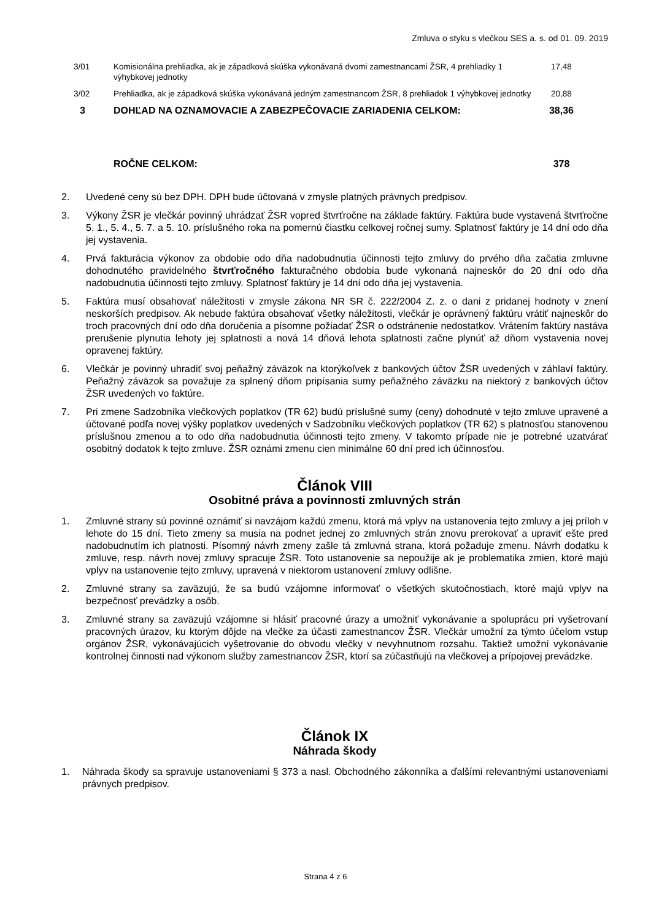Zmluva o styku s vlečkou SES a. s. od 01. 09. 2019
| 3/01 | Komisionálna prehliadka, ak je západková skúška vykonávaná dvomi zamestnancami ŽSR, 4 prehliadky 1 výhybkovej jednotky | 17,48 |
| 3/02 | Prehliadka, ak je západková skúška vykonávaná jedným zamestnancom ŽSR, 8 prehliadok 1 výhybkovej jednotky | 20,88 |
| 3 | DOHĽAD NA OZNAMOVACIE A ZABEZPEČOVACIE ZARIADENIA CELKOM: | 38,36 |
| | ROČNE CELKOM: | 378 |
2. Uvedené ceny sú bez DPH. DPH bude účtovaná v zmysle platných právnych predpisov.
3. Výkony ŽSR je vlečkár povinný uhrádzať ŽSR vopred štvrťročne na základe faktúry. Faktúra bude vystavená štvrťročne 5. 1., 5. 4., 5. 7. a 5. 10. príslušného roka na pomernú čiastku celkovej ročnej sumy. Splatnosť faktúry je 14 dní odo dňa jej vystavenia.
4. Prvá fakturácia výkonov za obdobie odo dňa nadobudnutia účinnosti tejto zmluvy do prvého dňa začatia zmluvne dohodnutého pravidelného štvrťročného fakturačného obdobia bude vykonaná najneskôr do 20 dní odo dňa nadobudnutia účinnosti tejto zmluvy. Splatnosť faktúry je 14 dní odo dňa jej vystavenia.
5. Faktúra musí obsahovať náležitosti v zmysle zákona NR SR č. 222/2004 Z. z. o dani z pridanej hodnoty v znení neskorších predpisov. Ak nebude faktúra obsahovať všetky náležitosti, vlečkár je oprávnený faktúru vrátiť najneskôr do troch pracovných dní odo dňa doručenia a písomne požiadať ŽSR o odstránenie nedostatkov. Vrátením faktúry nastáva prerušenie plynutia lehoty jej splatnosti a nová 14 dňová lehota splatnosti začne plynúť až dňom vystavenia novej opravenej faktúry.
6. Vlečkár je povinný uhradiť svoj peňažný záväzok na ktorýkoľvek z bankových účtov ŽSR uvedených v záhlaví faktúry. Peňažný záväzok sa považuje za splnený dňom pripísania sumy peňažného záväzku na niektorý z bankových účtov ŽSR uvedených vo faktúre.
7. Pri zmene Sadzobníka vlečkových poplatkov (TR 62) budú príslušné sumy (ceny) dohodnuté v tejto zmluve upravené a účtované podľa novej výšky poplatkov uvedených v Sadzobníku vlečkových poplatkov (TR 62) s platnosťou stanovenou príslušnou zmenou a to odo dňa nadobudnutia účinnosti tejto zmeny. V takomto prípade nie je potrebné uzatvárať osobitný dodatok k tejto zmluve. ŽSR oznámi zmenu cien minimálne 60 dní pred ich účinnosťou.
Článok VIII
Osobitné práva a povinnosti zmluvných strán
1. Zmluvné strany sú povinné oznámiť si navzájom každú zmenu, ktorá má vplyv na ustanovenia tejto zmluvy a jej príloh v lehote do 15 dní. Tieto zmeny sa musia na podnet jednej zo zmluvných strán znovu prerokovať a upraviť ešte pred nadobudnutím ich platnosti. Písomný návrh zmeny zašle tá zmluvná strana, ktorá požaduje zmenu. Návrh dodatku k zmluve, resp. návrh novej zmluvy spracuje ŽSR. Toto ustanovenie sa nepoužije ak je problematika zmien, ktoré majú vplyv na ustanovenie tejto zmluvy, upravená v niektorom ustanovení zmluvy odlišne.
2. Zmluvné strany sa zaväzujú, že sa budú vzájomne informovať o všetkých skutočnostiach, ktoré majú vplyv na bezpečnosť prevádzky a osôb.
3. Zmluvné strany sa zaväzujú vzájomne si hlásiť pracovné úrazy a umožniť vykonávanie a spoluprácu pri vyšetrovaní pracovných úrazov, ku ktorým dôjde na vlečke za účasti zamestnancov ŽSR. Vlečkár umožní za týmto účelom vstup orgánov ŽSR, vykonávajúcich vyšetrovanie do obvodu vlečky v nevyhnutnom rozsahu. Taktiež umožní vykonávanie kontrolnej činnosti nad výkonom služby zamestnancov ŽSR, ktorí sa zúčastňujú na vlečkovej a prípojovej prevádzke.
Článok IX
Náhrada škody
1. Náhrada škody sa spravuje ustanoveniami § 373 a nasl. Obchodného zákonníka a ďalšími relevantnými ustanoveniami právnych predpisov.
Strana 4 z 6